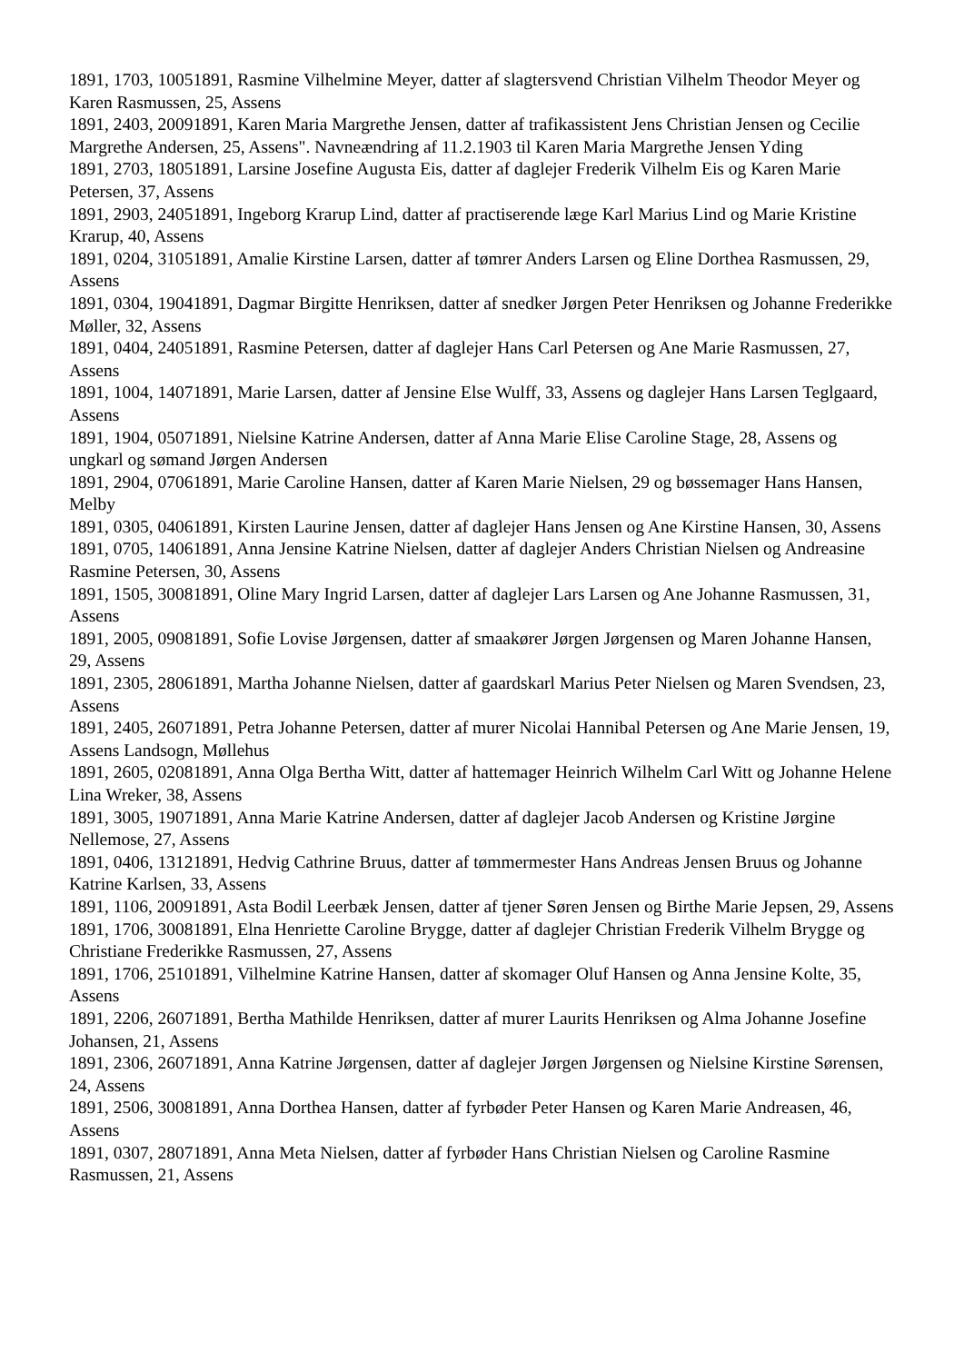1891, 1703, 10051891, Rasmine Vilhelmine Meyer, datter af slagtersvend Christian Vilhelm Theodor Meyer og Karen Rasmussen, 25, Assens
1891, 2403, 20091891, Karen Maria Margrethe Jensen, datter af trafikassistent Jens Christian Jensen og Cecilie Margrethe Andersen, 25, Assens". Navneændring af 11.2.1903 til Karen Maria Margrethe Jensen Yding
1891, 2703, 18051891, Larsine Josefine Augusta Eis, datter af daglejer Frederik Vilhelm Eis og Karen Marie Petersen, 37, Assens
1891, 2903, 24051891, Ingeborg Krarup Lind, datter af practiserende læge Karl Marius Lind og Marie Kristine Krarup, 40, Assens
1891, 0204, 31051891, Amalie Kirstine Larsen, datter af tømrer Anders Larsen og Eline Dorthea Rasmussen, 29, Assens
1891, 0304, 19041891, Dagmar Birgitte Henriksen, datter af snedker Jørgen Peter Henriksen og Johanne Frederikke Møller, 32, Assens
1891, 0404, 24051891, Rasmine Petersen, datter af daglejer Hans Carl Petersen og Ane Marie Rasmussen, 27, Assens
1891, 1004, 14071891, Marie Larsen, datter af Jensine Else Wulff, 33, Assens og daglejer Hans Larsen Teglgaard, Assens
1891, 1904, 05071891, Nielsine Katrine Andersen, datter af Anna Marie Elise Caroline Stage, 28, Assens og ungkarl og sømand Jørgen Andersen
1891, 2904, 07061891, Marie Caroline Hansen, datter af Karen Marie Nielsen, 29 og bøssemager Hans Hansen, Melby
1891, 0305, 04061891, Kirsten Laurine Jensen, datter af daglejer Hans Jensen og Ane Kirstine Hansen, 30, Assens
1891, 0705, 14061891, Anna Jensine Katrine Nielsen, datter af daglejer Anders Christian Nielsen og Andreasine Rasmine Petersen, 30, Assens
1891, 1505, 30081891, Oline Mary Ingrid Larsen, datter af daglejer Lars Larsen og Ane Johanne Rasmussen, 31, Assens
1891, 2005, 09081891, Sofie Lovise Jørgensen, datter af smaakører Jørgen Jørgensen og Maren Johanne Hansen, 29, Assens
1891, 2305, 28061891, Martha Johanne Nielsen, datter af gaardskarl Marius Peter Nielsen og Maren Svendsen, 23, Assens
1891, 2405, 26071891, Petra Johanne Petersen, datter af murer Nicolai Hannibal Petersen og Ane Marie Jensen, 19, Assens Landsogn, Møllehus
1891, 2605, 02081891, Anna Olga Bertha Witt, datter af hattemager Heinrich Wilhelm Carl Witt og Johanne Helene Lina Wreker, 38, Assens
1891, 3005, 19071891, Anna Marie Katrine Andersen, datter af daglejer Jacob Andersen og Kristine Jørgine Nellemose, 27, Assens
1891, 0406, 13121891, Hedvig Cathrine Bruus, datter af tømmermester Hans Andreas Jensen Bruus og Johanne Katrine Karlsen, 33, Assens
1891, 1106, 20091891, Asta Bodil Leerbæk Jensen, datter af tjener Søren Jensen og Birthe Marie Jepsen, 29, Assens
1891, 1706, 30081891, Elna Henriette Caroline Brygge, datter af daglejer Christian Frederik Vilhelm Brygge og Christiane Frederikke Rasmussen, 27, Assens
1891, 1706, 25101891, Vilhelmine Katrine Hansen, datter af skomager Oluf Hansen og Anna Jensine Kolte, 35, Assens
1891, 2206, 26071891, Bertha Mathilde Henriksen, datter af murer Laurits Henriksen og Alma Johanne Josefine Johansen, 21, Assens
1891, 2306, 26071891, Anna Katrine Jørgensen, datter af daglejer Jørgen Jørgensen og Nielsine Kirstine Sørensen, 24, Assens
1891, 2506, 30081891, Anna Dorthea Hansen, datter af fyrbøder Peter Hansen og Karen Marie Andreasen, 46, Assens
1891, 0307, 28071891, Anna Meta Nielsen, datter af fyrbøder Hans Christian Nielsen og Caroline Rasmine Rasmussen, 21, Assens